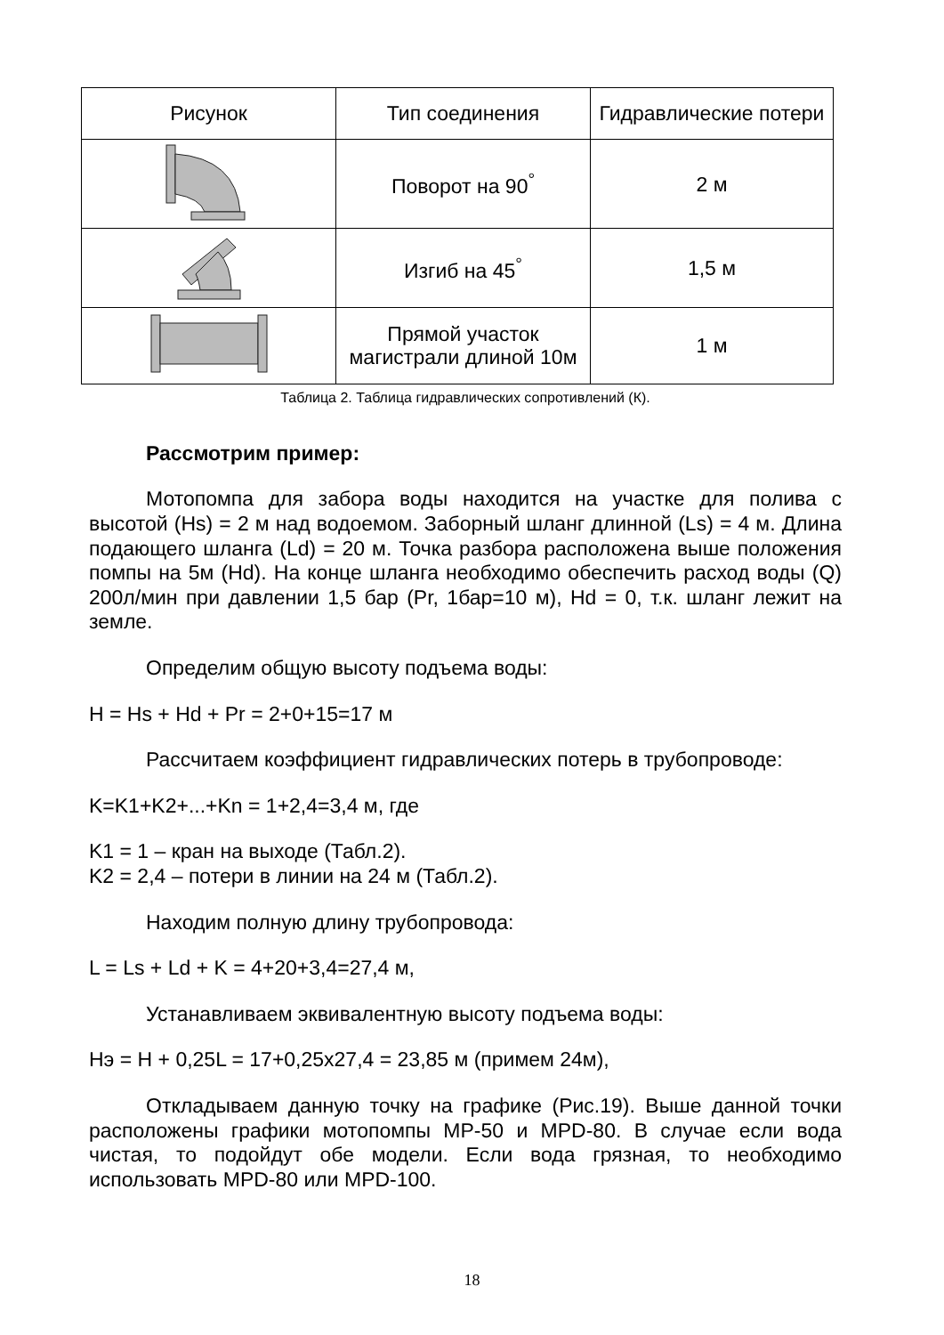| Рисунок | Тип соединения | Гидравлические потери |
| --- | --- | --- |
| | Поворот на 90<sup>°</sup> | 2 м |
| | Изгиб на 45<sup>°</sup> | 1,5 м |
| | Прямой участок магистрали длиной 10м | 1 м |
Таблица 2. Таблица гидравлических сопротивлений (К).
Рассмотрим пример:
Мотопомпа для забора воды находится на участке для полива с высотой (Hs) = 2 м над водоемом. Заборный шланг длинной (Ls) = 4 м. Длина подающего шланга (Ld) = 20 м. Точка разбора расположена выше положения помпы на 5м (Hd). На конце шланга необходимо обеспечить расход воды (Q) 200л/мин при давлении 1,5 бар (Pr, 1бар=10 м), Hd = 0, т.к. шланг лежит на земле.
Определим общую высоту подъема воды:
H = Hs + Hd + Pr = 2+0+15=17 м
Рассчитаем коэффициент гидравлических потерь в трубопроводе:
K=K1+K2+...+Kn = 1+2,4=3,4 м, где
K1 = 1 – кран на выходе (Табл.2).
K2 = 2,4 – потери в линии на 24 м (Табл.2).
Находим полную длину трубопровода:
L = Ls + Ld + K = 4+20+3,4=27,4 м,
Устанавливаем эквивалентную высоту подъема воды:
Нэ = H + 0,25L = 17+0,25x27,4 = 23,85 м (примем 24м),
Откладываем данную точку на графике (Рис.19). Выше данной точки расположены графики мотопомпы MP-50 и MPD-80. В случае если вода чистая, то подойдут обе модели. Если вода грязная, то необходимо использовать MPD-80 или MPD-100.
18